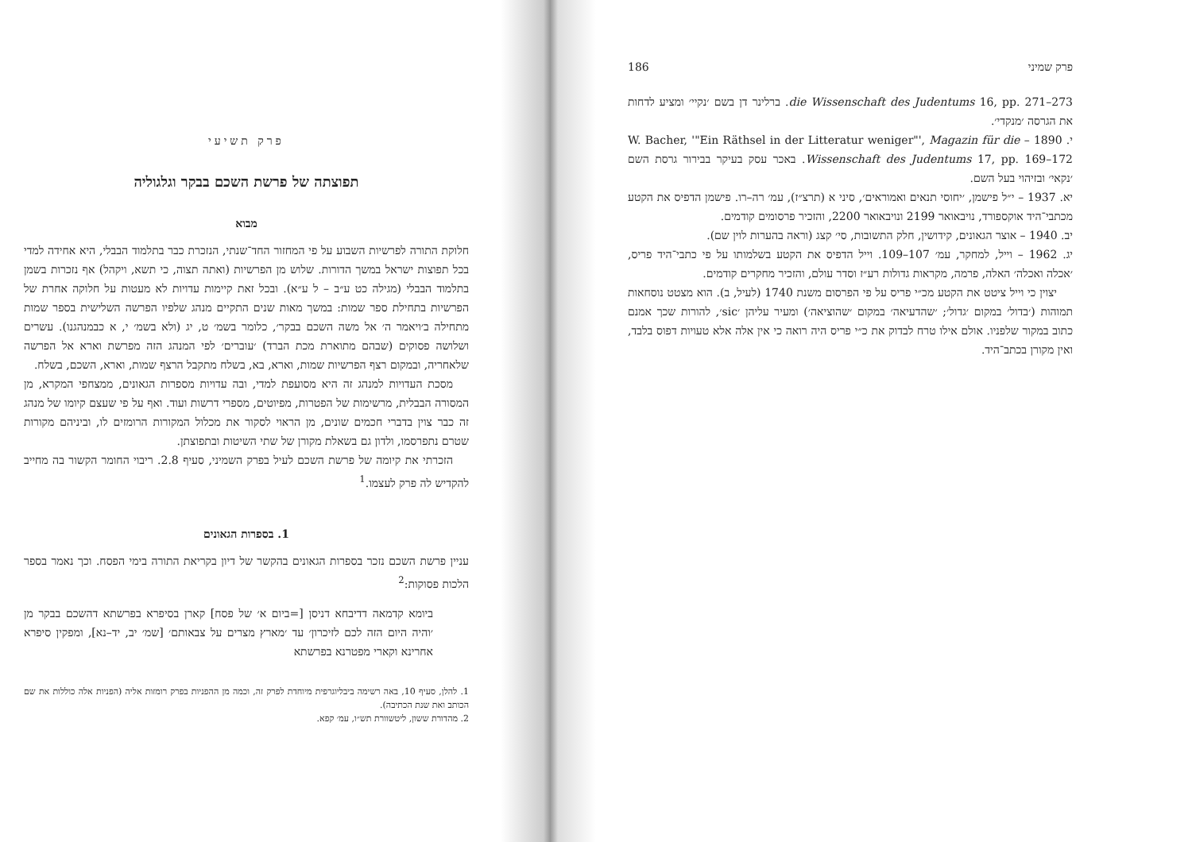פרק תשיעי
תפוצתה של פרשת השכם בבקר וגלגוליה
מבוא
חלוקת התורה לפרשיות השבוע על פי המחזור החד־שנתי, הנזכרת כבר בתלמוד הבבלי, היא אחידה למדי בכל תפוצות ישראל במשך הדורות. שלוש מן הפרשיות (ואתה תצוה, כי תשא, ויקהל) אף נזכרות בשמן בתלמוד הבבלי (מגילה כט ע״ב – ל ע״א). ובכל זאת קיימות עדויות לא מעטות על חלוקה אחרת של הפרשיות בתחילת ספר שמות: במשך מאות שנים התקיים מנהג שלפיו הפרשה השלישית בספר שמות מתחילה ב׳ויאמר ה׳ אל משה השכם בבקר׳, כלומר בשמ׳ ט, יג (ולא בשמ׳ י, א כבמנהגנו). עשרים ושלושה פסוקים (שבהם מתוארת מכת הברד) ׳עוברים׳ לפי המנהג הזה מפרשת וארא אל הפרשה שלאחריה, ובמקום רצף הפרשיות שמות, וארא, בא, בשלח מתקבל הרצף שמות, וארא, השכם, בשלח.
מסכת העדויות למנהג זה היא מסועפת למדי, ובה עדויות מספרות הגאונים, ממצחפי המקרא, מן המסורה הבבלית, מרשימות של הפטרות, מפיוטים, מספרי דרשות ועוד. ואף על פי שעצם קיומו של מנהג זה כבר צוין בדברי חכמים שונים, מן הראוי לסקור את מכלול המקורות הרומזים לו, וביניהם מקורות שטרם נתפרסמו, ולדון גם בשאלת מקורן של שתי השיטות ובתפוצתן.
הזכרתי את קיומה של פרשת השכם לעיל בפרק השמיני, סעיף 2.8. ריבוי החומר הקשור בה מחייב להקדיש לה פרק לעצמו.<sup>1</sup>
1. בספרות הגאונים
עניין פרשת השכם נזכר בספרות הגאונים בהקשר של דיון בקריאת התורה בימי הפסח. וכך נאמר בספר הלכות פסוקות:<sup>2</sup>
ביומא קדמאה דדיבחא דניסן [=ביום א׳ של פסח] קארן בסיפרא בפרשתא דהשכם בבקר מן ׳והיה היום הזה לכם לזיכרון׳ עד ׳מארץ מצרים על צבאותם׳ [שמ׳ יב, יד–נא], ומפקין סיפרא אחרינא וקארי מפטרנא בפרשתא
1. להלן, סעיף 10, באה רשימה ביבליוגרפית מיוחדת לפרק זה, וכמה מן ההפניות בפרק רומזות אליה (הפניות אלה כוללות את שם הכותב ואת שנת הכתיבה).
2. מהדורת ששון, ליטשוורת תש״ו, עמ׳ קפא.
פרק שמיני 186
die Wissenschaft des Judentums 16, pp. 271–273. ברלינר דן בשם ׳נקיי׳ ומציע לדחות את הגרסה ׳מנקדי׳.
י. 1890 – W. Bacher, '"Ein Räthsel in der Litteratur weniger"', Magazin für die Wissenschaft des Judentums 17, pp. 169–172. באכר עסק בעיקר בבירור גרסת השם ׳נקאי׳ ובזיהוי בעל השם.
יא. 1937 – י״ל פישמן, ׳יחוסי תנאים ואמוראים׳, סיני א (תרצ״ז), עמ׳ רה–רו. פישמן הדפיס את הקטע מכתבי־היד אוקספורד, נויבאואר 2199 ונויבאואר 2200, והזכיר פרסומים קודמים.
יב. 1940 – אוצר הגאונים, קידושין, חלק התשובות, סי׳ קצג (וראה בהערות לוין שם).
יג. 1962 – וייל, למחקר, עמ׳ 107–109. וייל הדפיס את הקטע בשלמותו על פי כתבי־היד פריס, ׳אכלה ואכלה׳ האלה, פרמה, מקראות גדולות רע״ז וסדר עולם, והזכיר מחקרים קודמים.
יצוין כי וייל ציטט את הקטע מכ״י פריס על פי הפרסום משנת 1740 (לעיל, ב). הוא מצטט נוסחאות תמוהות (׳בדול׳ במקום ׳גדול׳; ׳שהדעיאה׳ במקום ׳שהוציאה׳) ומעיר עליהן ׳sic׳, להורות שכך אמנם כתוב במקור שלפניו. אולם אילו טרח לבדוק את כ״י פריס היה רואה כי אין אלה אלא טעויות דפוס בלבד, ואין מקורן בכתב־היד.